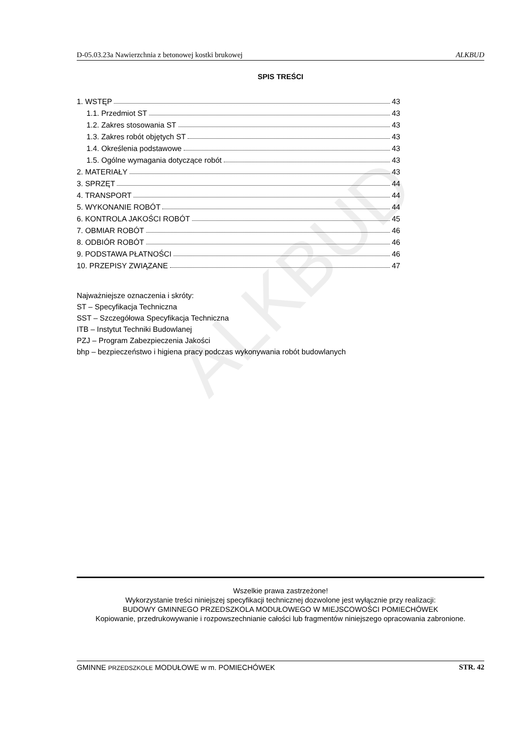ALKBUD
D-05.03.23a Nawierzchnia z betonowej kostki brukowej ALKBUD
SPIS TREŚCI
1. WSTĘP 43
1.1. Przedmiot ST 43
1.2. Zakres stosowania ST 43
1.3. Zakres robót objętych ST 43
1.4. Określenia podstawowe 43
1.5. Ogólne wymagania dotyczące robót 43
2. MATERIAŁY 43
3. SPRZĘT 44
4. TRANSPORT 44
5. WYKONANIE ROBÓT 44
6. KONTROLA JAKOŚCI ROBÓT 45
7. OBMIAR ROBÓT 46
8. ODBIÓR ROBÓT 46
9. PODSTAWA PŁATNOŚCI 46
10. PRZEPISY ZWIĄZANE 47
Najważniejsze oznaczenia i skróty:
ST – Specyfikacja Techniczna
SST – Szczegółowa Specyfikacja Techniczna
ITB – Instytut Techniki Budowlanej
PZJ – Program Zabezpieczenia Jakości
bhp – bezpieczeństwo i higiena pracy podczas wykonywania robót budowlanych
Wszelkie prawa zastrzeżone!
Wykorzystanie treści niniejszej specyfikacji technicznej dozwolone jest wyłącznie przy realizacji:
BUDOWY GMINNEGO PRZEDSZKOLA MODUŁOWEGO W MIEJSCOWOŚCI POMIECHÓWEK
Kopiowanie, przedrukowywanie i rozpowszechnianie całości lub fragmentów niniejszego opracowania zabronione.
GMINNE PRZEDSZKOLE MODUŁOWE w m. POMIECHÓWEK STR. 42